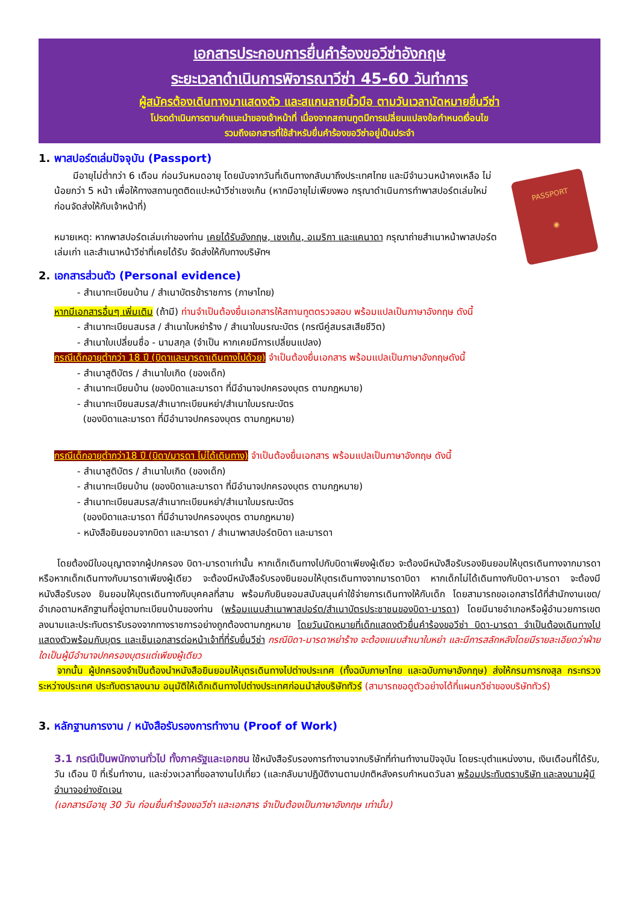เอกสารประกอบการยื่นคำร้องขอวีซ่าอังกฤษ
ระยะเวลาดำเนินการพิจารณาวีซ่า 45-60 วันทำการ
ผู้สมัครต้องเดินทางมาแสดงตัว และสแกนลายนิ้วมือ ตามวันเวลานัดหมายยื่นวีซ่า
โปรดดำเนินการตามคำแนะนำของเจ้าหน้าที่ เนื่องจากสถานทูตมีการเปลี่ยนแปลงข้อกำหนดเงื่อนไข
รวมถึงเอกสารที่ใช้สำหรับยื่นคำร้องขอวีซ่าอยู่เป็นประจำ
1. พาสปอร์ตเล่มปัจจุบัน (Passport)
PASSPORT
◉
  มีอายุไม่ต่ำกว่า 6 เดือน ก่อนวันหมดอายุ โดยนับจากวันที่เดินทางกลับมาถึงประเทศไทย และมีจำนวนหน้าคงเหลือ ไม่น้อยกว่า 5 หน้า เพื่อให้ทางสถานทูตติดแปะหน้าวีซ่าเชงเก้น (หากมีอายุไม่เพียงพอ กรุณาดำเนินการทำพาสปอร์ตเล่มใหม่ ก่อนจัดส่งให้กับเจ้าหน้าที่)
หมายเหตุ: หากพาสปอร์ตเล่มเก่าของท่าน เคยได้รับอังกฤษ, เชงเก้น, อเมริกา และแคนาดา กรุณาถ่ายสำเนาหน้าพาสปอร์ตเล่มเก่า และสำเนาหน้าวีซ่าที่เคยได้รับ จัดส่งให้กับทางบริษัทฯ
2. เอกสารส่วนตัว (Personal evidence)
- สำเนาทะเบียนบ้าน / สำเนาบัตรข้าราชการ (ภาษาไทย)
หากมีเอกสารอื่นๆ เพิ่มเติม (ถ้ามี) ท่านจำเป็นต้องยื่นเอกสารให้สถานทูตตรวจสอบ พร้อมแปลเป็นภาษาอังกฤษ ดังนี้
- สำเนาทะเบียนสมรส / สำเนาใบหย่าร้าง / สำเนาใบมรณะบัตร (กรณีคู่สมรสเสียชีวิต)
- สำเนาใบเปลี่ยนชื่อ - นามสกุล (จำเป็น หากเคยมีการเปลี่ยนแปลง)
กรณีเด็กอายุต่ำกว่า 18 ปี (บิดาและมารดาเดินทางไปด้วย) จำเป็นต้องยื่นเอกสาร พร้อมแปลเป็นภาษาอังกฤษดังนี้
- สำเนาสูติบัตร / สำเนาใบเกิด (ของเด็ก)
- สำเนาทะเบียนบ้าน (ของบิดาและมารดา ที่มีอำนาจปกครองบุตร ตามกฎหมาย)
- สำเนาทะเบียนสมรส/สำเนาทะเบียนหย่า/สำเนาใบมรณะบัตร
(ของบิดาและมารดา ที่มีอำนาจปกครองบุตร ตามกฎหมาย)
กรณีเด็กอายุต่ำกว่า18 ปี (บิดา/มารดา ไม่ได้เดินทาง) จำเป็นต้องยื่นเอกสาร พร้อมแปลเป็นภาษาอังกฤษ ดังนี้
- สำเนาสูติบัตร / สำเนาใบเกิด (ของเด็ก)
- สำเนาทะเบียนบ้าน (ของบิดาและมารดา ที่มีอำนาจปกครองบุตร ตามกฎหมาย)
- สำเนาทะเบียนสมรส/สำเนาทะเบียนหย่า/สำเนาใบมรณะบัตร
(ของบิดาและมารดา ที่มีอำนาจปกครองบุตร ตามกฎหมาย)
- หนังสือยินยอมจากบิดา และมารดา / สำเนาพาสปอร์ตบิดา และมารดา
  โดยต้องมีใบอนุญาตจากผู้ปกครอง บิดา-มารดาเท่านั้น หากเด็กเดินทางไปกับบิดาเพียงผู้เดียว จะต้องมีหนังสือรับรองยินยอมให้บุตรเดินทางจากมารดา หรือหากเด็กเดินทางกับมารดาเพียงผู้เดียว จะต้องมีหนังสือรับรองยินยอมให้บุตรเดินทางจากมารดาบิดา หากเด็กไม่ได้เดินทางกับบิดา-มารดา จะต้องมีหนังสือรับรอง ยินยอมให้บุตรเดินทางกับบุคคลที่สาม พร้อมกับยินยอมสนับสนุนค่าใช้จ่ายการเดินทางให้กับเด็ก โดยสามารถขอเอกสารได้ที่สำนักงานเขต/อำเภอตามหลักฐานที่อยู่ตามทะเบียนบ้านของท่าน (พร้อมแนบสำเนาพาสปอร์ต/สำเนาบัตรประชาชนของบิดา-มารดา) โดยมีนายอำเภอหรือผู้อำนวยการเขต ลงนามและประทับตรารับรองจากทางราชการอย่างถูกต้องตามกฎหมาย โดยวันนัดหมายที่เด็กแสดงตัวยื่นคำร้องขอวีซ่า บิดา-มารดา จำเป็นต้องเดินทางไปแสดงตัวพร้อมกับบุตร และเซ็นเอกสารต่อหน้าเจ้าที่ที่รับยื่นวีซ่า กรณีบิดา-มารดาหย่าร้าง จะต้องแนบสำเนาใบหย่า และมีการสลักหลังโดยมีรายละเอียดว่าฝ่ายใดเป็นผู้มีอำนาจปกครองบุตรแต่เพียงผู้เดียว
  จากนั้น ผู้ปกครองจำเป็นต้องนำหนังสือยินยอมให้บุตรเดินทางไปต่างประเทศ (ทั้งฉบับภาษาไทย และฉบับภาษาอังกฤษ) ส่งให้กรมการกงสุล กระทรวงระหว่างประเทศ ประทับตราลงนาม อนุมัติให้เด็กเดินทางไปต่างประเทศก่อนนำส่งบริษัททัวร์ (สามารถขอดูตัวอย่างได้ที่แผนกวีซ่าของบริษัททัวร์)
3. หลักฐานการงาน / หนังสือรับรองการทำงาน (Proof of Work)
3.1 กรณีเป็นพนักงานทั่วไป ทั้งภาครัฐและเอกชน ใช้หนังสือรับรองการทำงานจากบริษัทที่ท่านทำงานปัจจุบัน โดยระบุตำแหน่งงาน, เงินเดือนที่ได้รับ, วัน เดือน ปี ที่เริ่มทำงาน, และช่วงเวลาที่ขอลางานไปเที่ยว (และกลับมาปฏิบัติงานตามปกติหลังครบกำหนดวันลา พร้อมประทับตราบริษัท และลงนามผู้มีอำนาจอย่างชัดเจน
(เอกสารมีอายุ 30 วัน ก่อนยื่นคำร้องขอวีซ่า และเอกสาร จำเป็นต้องเป็นภาษาอังกฤษ เท่านั้น)